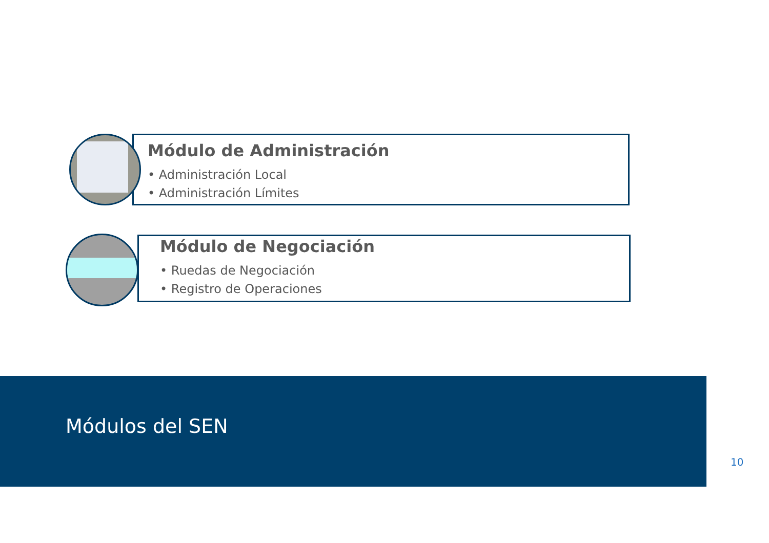Módulo de Administración
• Administración Local
• Administración Límites
Módulo de Negociación
• Ruedas de Negociación
• Registro de Operaciones
Módulos del SEN
10